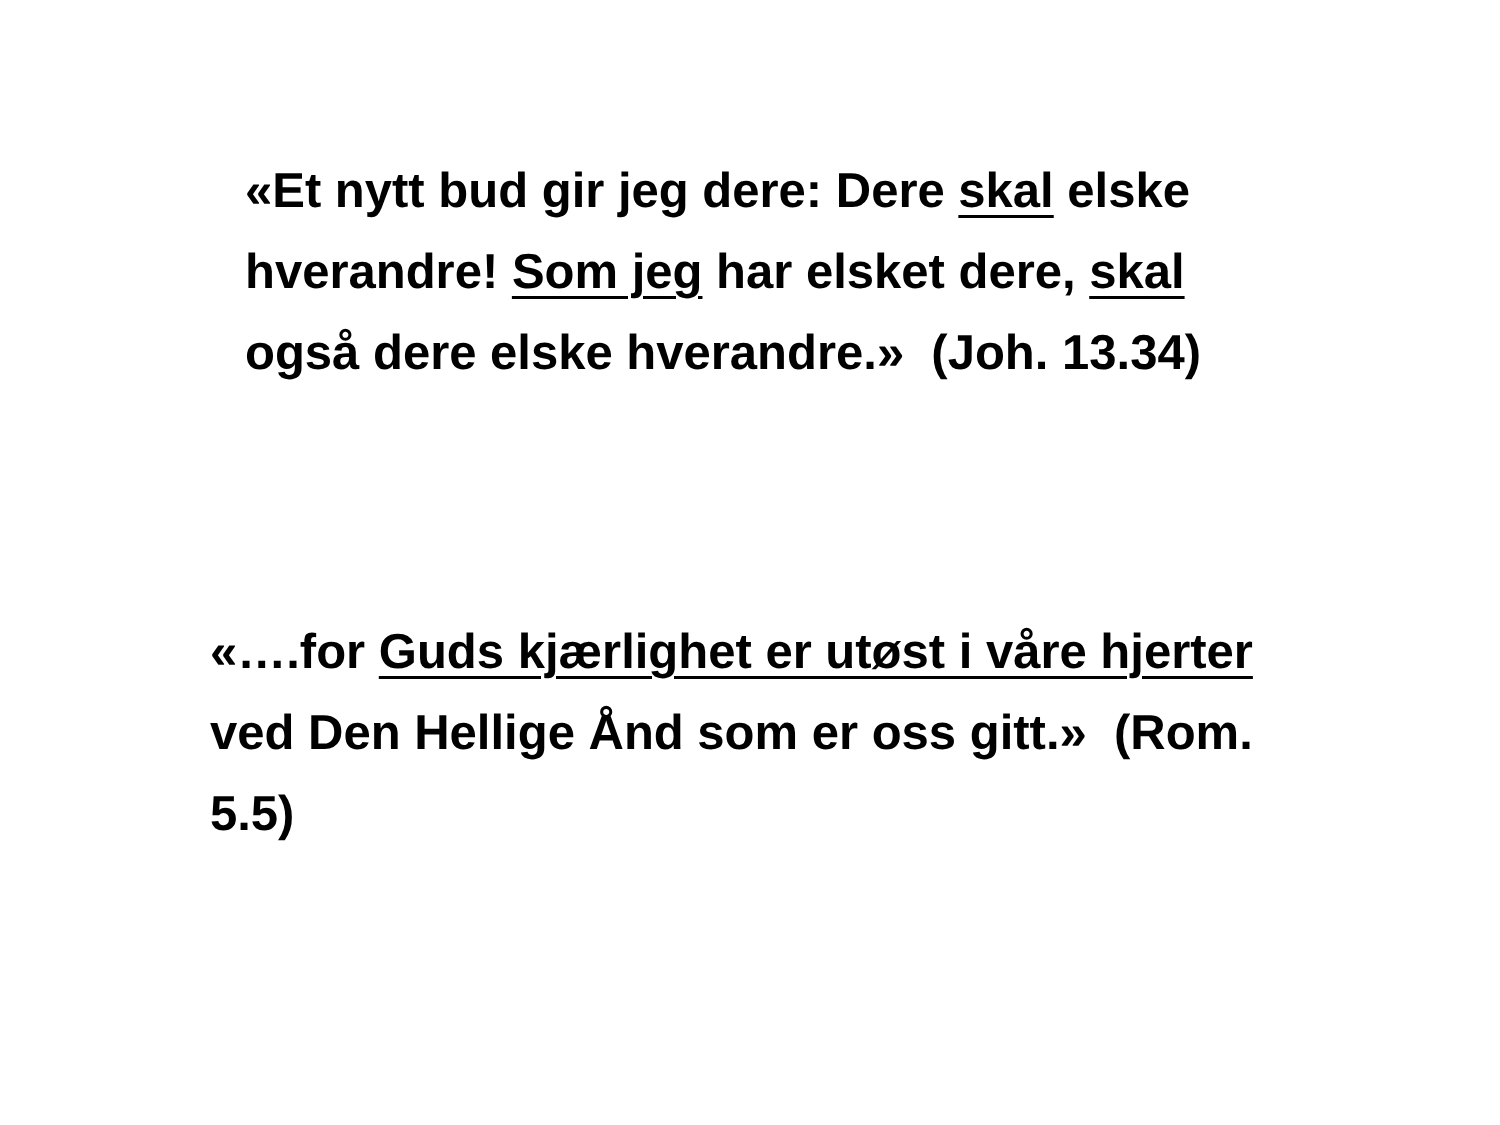«Et nytt bud gir jeg dere: Dere skal elske hverandre! Som jeg har elsket dere, skal også dere elske hverandre.» (Joh. 13.34)
«….for Guds kjærlighet er utøst i våre hjerter ved Den Hellige Ånd som er oss gitt.» (Rom. 5.5)